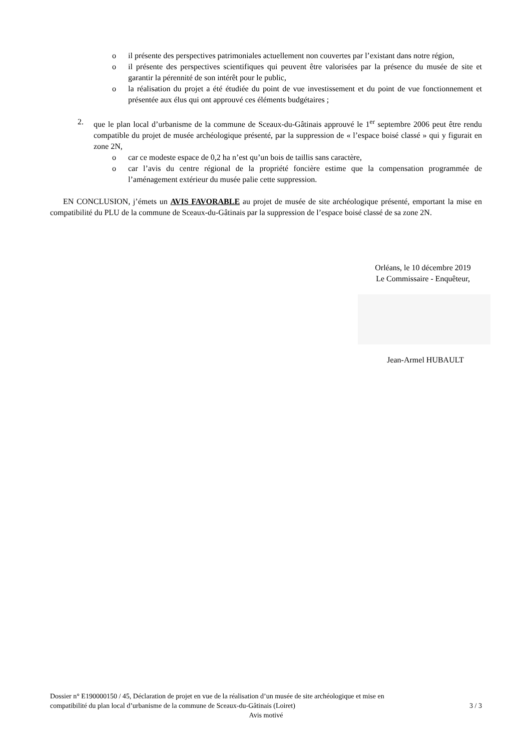o il présente des perspectives patrimoniales actuellement non couvertes par l’existant dans notre région,
o il présente des perspectives scientifiques qui peuvent être valorisées par la présence du musée de site et garantir la pérennité de son intérêt pour le public,
o la réalisation du projet a été étudiée du point de vue investissement et du point de vue fonctionnement et présentée aux élus qui ont approuvé ces éléments budgétaires ;
2. que le plan local d’urbanisme de la commune de Sceaux-du-Gâtinais approuvé le 1<sup>er</sup> septembre 2006 peut être rendu compatible du projet de musée archéologique présenté, par la suppression de « l’espace boisé classé » qui y figurait en zone 2N,
o car ce modeste espace de 0,2 ha n’est qu’un bois de taillis sans caractère,
o car l’avis du centre régional de la propriété foncière estime que la compensation programmée de l’aménagement extérieur du musée palie cette suppression.
EN CONCLUSION, j’émets un AVIS FAVORABLE au projet de musée de site archéologique présenté, emportant la mise en compatibilité du PLU de la commune de Sceaux-du-Gâtinais par la suppression de l’espace boisé classé de sa zone 2N.
Orléans, le 10 décembre 2019
Le Commissaire - Enquêteur,
Jean-Armel HUBAULT
Dossier n° E190000150 / 45, Déclaration de projet en vue de la réalisation d’un musée de site archéologique et mise en
compatibilité du plan local d’urbanisme de la commune de Sceaux-du-Gâtinais (Loiret) 3 / 3
Avis motivé